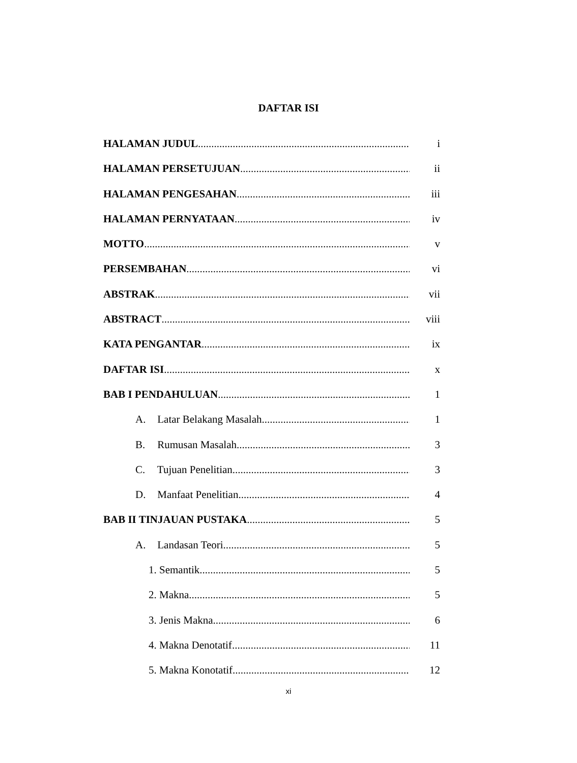DAFTAR ISI
HALAMAN JUDUL i
HALAMAN PERSETUJUAN ii
HALAMAN PENGESAHAN iii
HALAMAN PERNYATAAN iv
MOTTO v
PERSEMBAHAN vi
ABSTRAK vii
ABSTRACT viii
KATA PENGANTAR ix
DAFTAR ISI x
BAB I PENDAHULUAN 1
A. Latar Belakang Masalah 1
B. Rumusan Masalah 3
C. Tujuan Penelitian 3
D. Manfaat Penelitian 4
BAB II TINJAUAN PUSTAKA 5
A. Landasan Teori 5
1. Semantik 5
2. Makna 5
3. Jenis Makna 6
4. Makna Denotatif 11
5. Makna Konotatif 12
xi